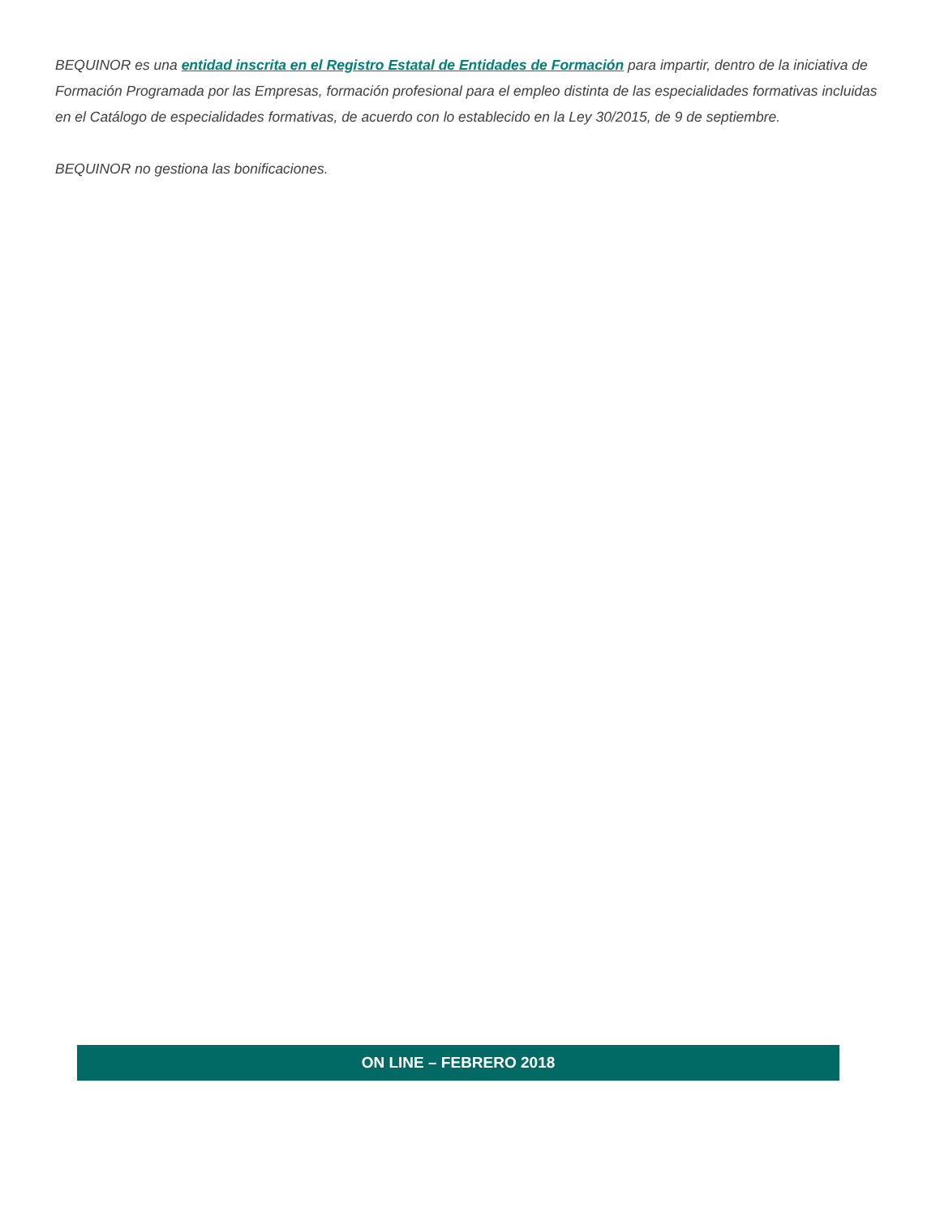BEQUINOR es una entidad inscrita en el Registro Estatal de Entidades de Formación para impartir, dentro de la iniciativa de Formación Programada por las Empresas, formación profesional para el empleo distinta de las especialidades formativas incluidas en el Catálogo de especialidades formativas, de acuerdo con lo establecido en la Ley 30/2015, de 9 de septiembre.
BEQUINOR no gestiona las bonificaciones.
ON LINE – FEBRERO 2018